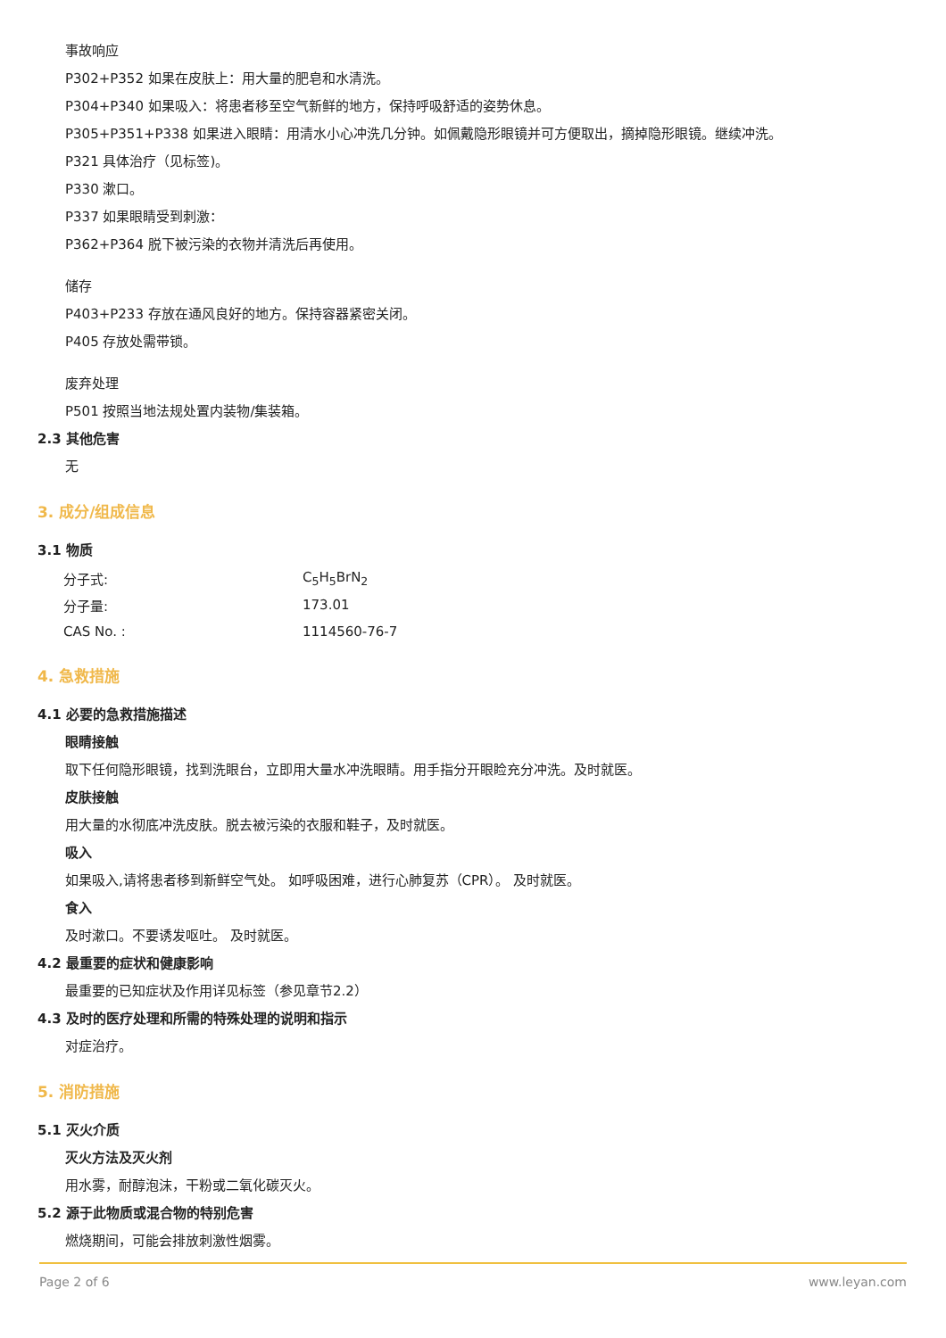事故响应
P302+P352 如果在皮肤上：用大量的肥皂和水清洗。
P304+P340 如果吸入：将患者移至空气新鲜的地方，保持呼吸舒适的姿势休息。
P305+P351+P338 如果进入眼睛：用清水小心冲洗几分钟。如佩戴隐形眼镜并可方便取出，摘掉隐形眼镜。继续冲洗。
P321 具体治疗（见标签)。
P330 漱口。
P337 如果眼睛受到刺激：
P362+P364 脱下被污染的衣物并清洗后再使用。
储存
P403+P233 存放在通风良好的地方。保持容器紧密关闭。
P405 存放处需带锁。
废弃处理
P501 按照当地法规处置内装物/集装箱。
2.3 其他危害
无
3. 成分/组成信息
3.1 物质
| 分子式: | C<sub>5</sub>H<sub>5</sub>BrN<sub>2</sub> |
| 分子量: | 173.01 |
| CAS No. : | 1114560-76-7 |
4. 急救措施
4.1 必要的急救措施描述
眼睛接触
取下任何隐形眼镜，找到洗眼台，立即用大量水冲洗眼睛。用手指分开眼睑充分冲洗。及时就医。
皮肤接触
用大量的水彻底冲洗皮肤。脱去被污染的衣服和鞋子，及时就医。
吸入
如果吸入,请将患者移到新鲜空气处。 如呼吸困难，进行心肺复苏（CPR）。 及时就医。
食入
及时漱口。不要诱发呕吐。 及时就医。
4.2 最重要的症状和健康影响
最重要的已知症状及作用详见标签（参见章节2.2）
4.3 及时的医疗处理和所需的特殊处理的说明和指示
对症治疗。
5. 消防措施
5.1 灭火介质
灭火方法及灭火剂
用水雾，耐醇泡沫，干粉或二氧化碳灭火。
5.2 源于此物质或混合物的特别危害
燃烧期间，可能会排放刺激性烟雾。
Page 2 of 6 www.leyan.com